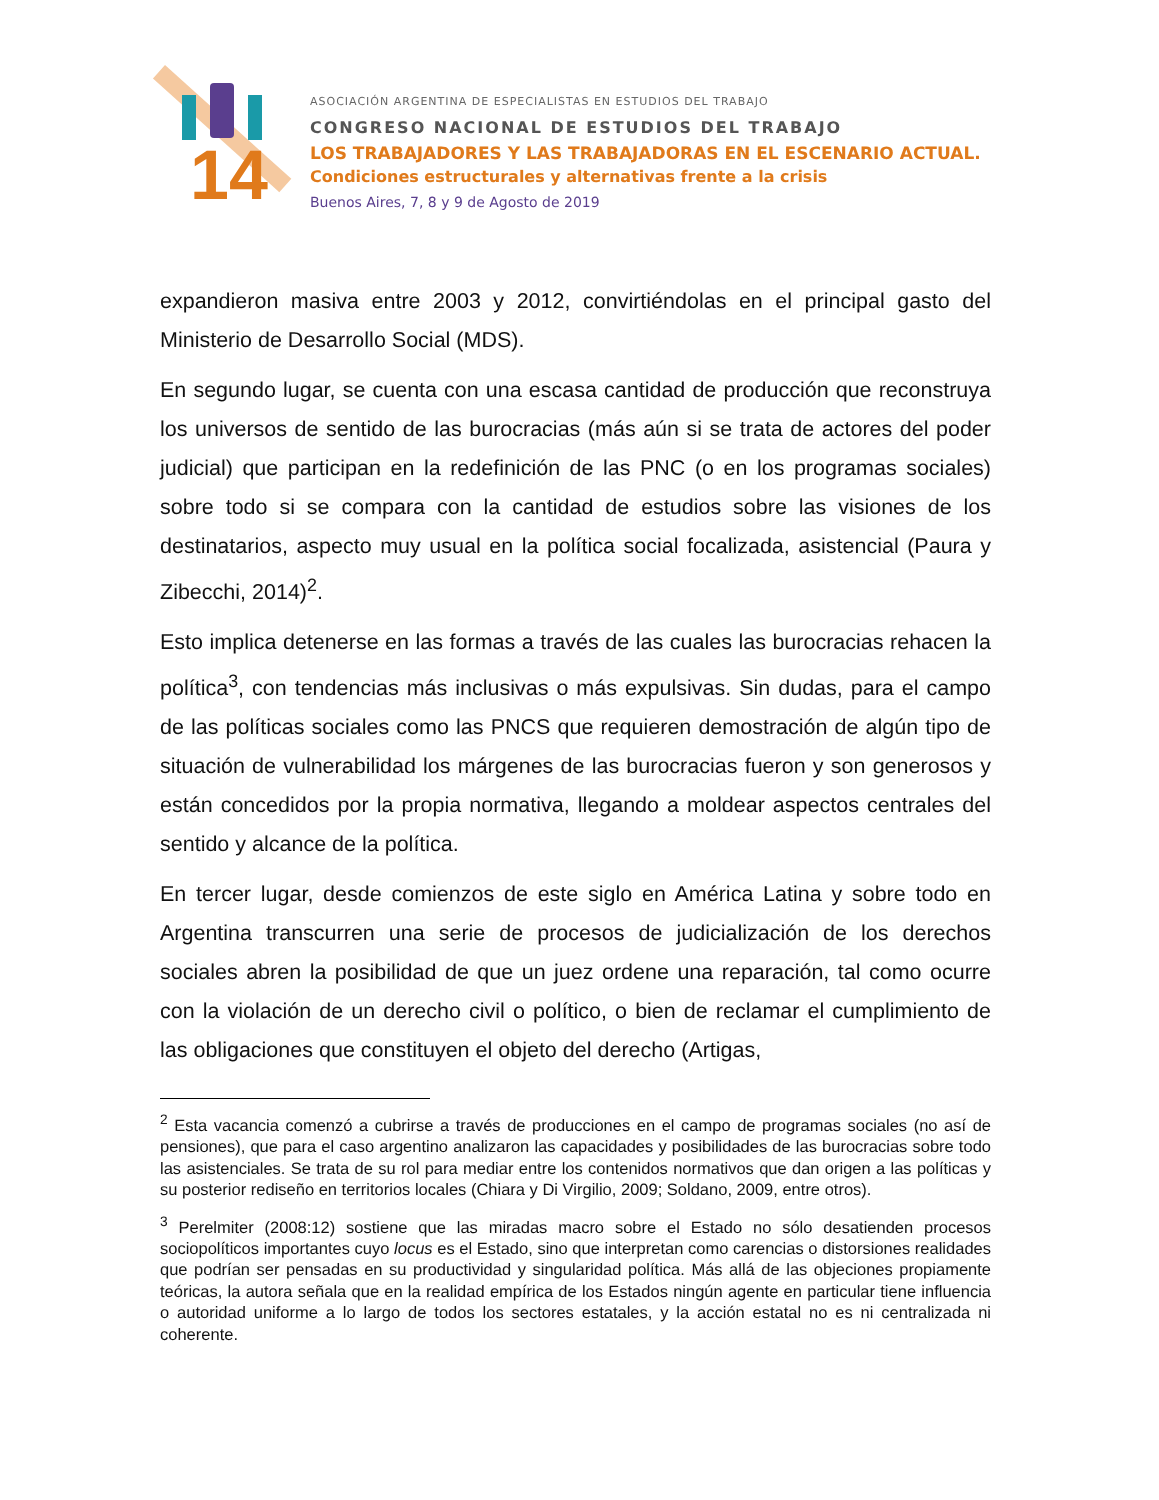14
ASOCIACIÓN ARGENTINA DE ESPECIALISTAS EN ESTUDIOS DEL TRABAJO
CONGRESO NACIONAL DE ESTUDIOS DEL TRABAJO
LOS TRABAJADORES Y LAS TRABAJADORAS EN EL ESCENARIO ACTUAL.
Condiciones estructurales y alternativas frente a la crisis
Buenos Aires, 7, 8 y 9 de Agosto de 2019
expandieron masiva entre 2003 y 2012, convirtiéndolas en el principal gasto del Ministerio de Desarrollo Social (MDS).
En segundo lugar, se cuenta con una escasa cantidad de producción que reconstruya los universos de sentido de las burocracias (más aún si se trata de actores del poder judicial) que participan en la redefinición de las PNC (o en los programas sociales) sobre todo si se compara con la cantidad de estudios sobre las visiones de los destinatarios, aspecto muy usual en la política social focalizada, asistencial (Paura y Zibecchi, 2014)<sup>2</sup>.
Esto implica detenerse en las formas a través de las cuales las burocracias rehacen la política<sup>3</sup>, con tendencias más inclusivas o más expulsivas. Sin dudas, para el campo de las políticas sociales como las PNCS que requieren demostración de algún tipo de situación de vulnerabilidad los márgenes de las burocracias fueron y son generosos y están concedidos por la propia normativa, llegando a moldear aspectos centrales del sentido y alcance de la política.
En tercer lugar, desde comienzos de este siglo en América Latina y sobre todo en Argentina transcurren una serie de procesos de judicialización de los derechos sociales abren la posibilidad de que un juez ordene una reparación, tal como ocurre con la violación de un derecho civil o político, o bien de reclamar el cumplimiento de las obligaciones que constituyen el objeto del derecho (Artigas,
<sup>2</sup> Esta vacancia comenzó a cubrirse a través de producciones en el campo de programas sociales (no así de pensiones), que para el caso argentino analizaron las capacidades y posibilidades de las burocracias sobre todo las asistenciales. Se trata de su rol para mediar entre los contenidos normativos que dan origen a las políticas y su posterior rediseño en territorios locales (Chiara y Di Virgilio, 2009; Soldano, 2009, entre otros).
<sup>3</sup> Perelmiter (2008:12) sostiene que las miradas macro sobre el Estado no sólo desatienden procesos sociopolíticos importantes cuyo locus es el Estado, sino que interpretan como carencias o distorsiones realidades que podrían ser pensadas en su productividad y singularidad política. Más allá de las objeciones propiamente teóricas, la autora señala que en la realidad empírica de los Estados ningún agente en particular tiene influencia o autoridad uniforme a lo largo de todos los sectores estatales, y la acción estatal no es ni centralizada ni coherente.